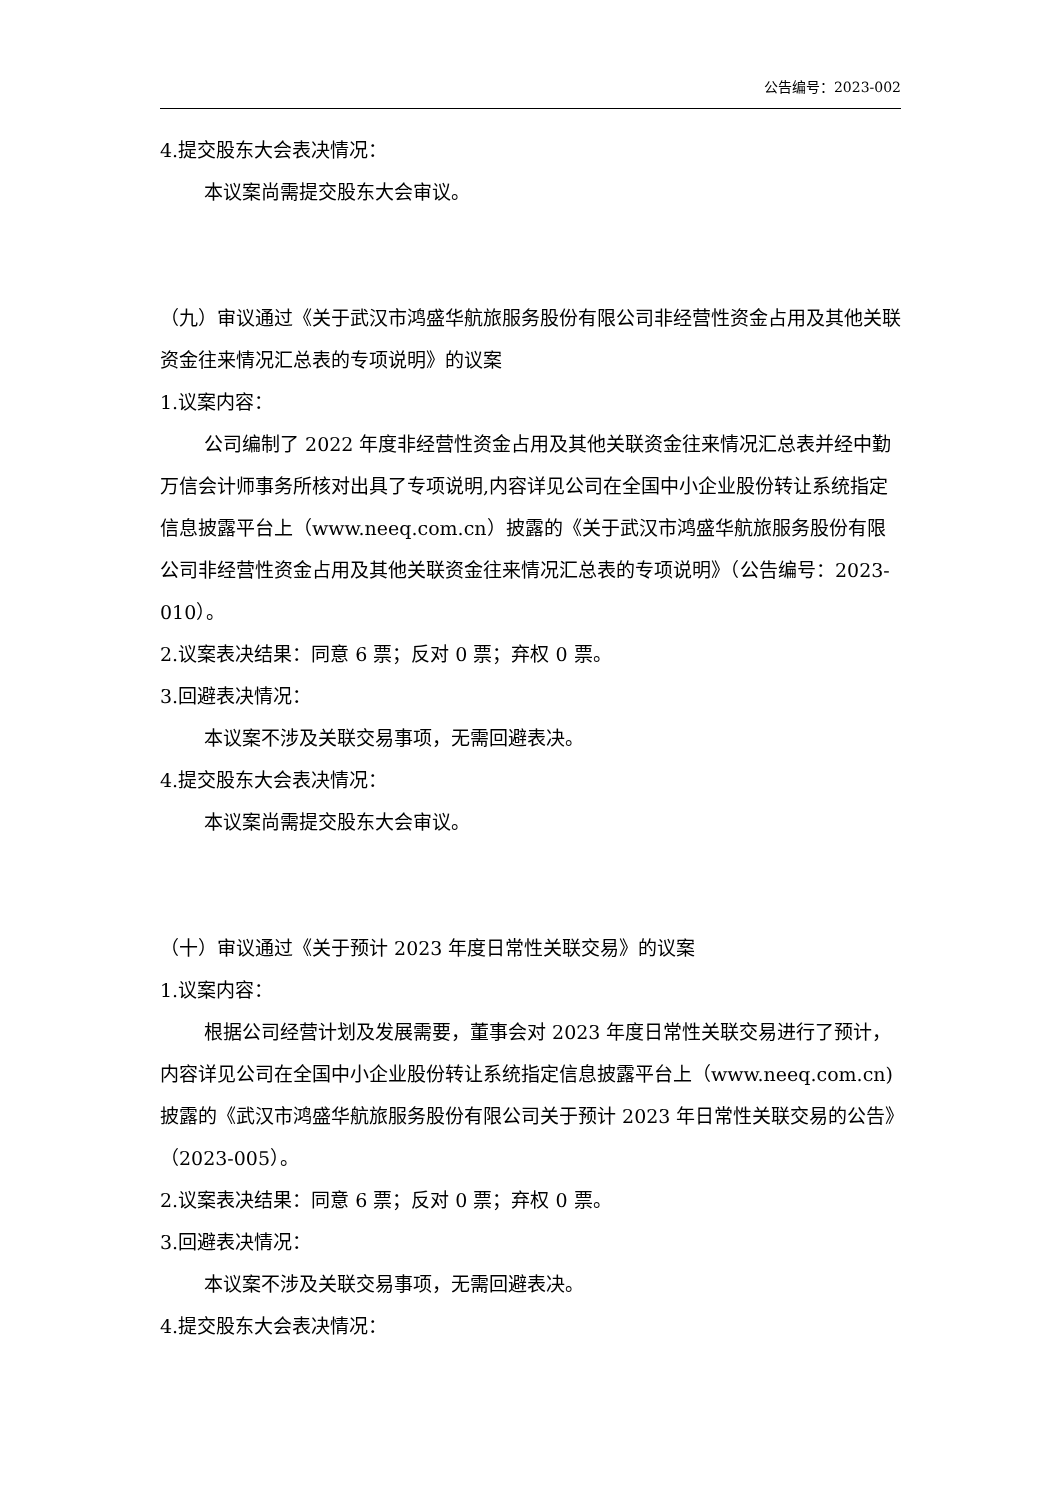公告编号：2023-002
4.提交股东大会表决情况：
本议案尚需提交股东大会审议。
（九）审议通过《关于武汉市鸿盛华航旅服务股份有限公司非经营性资金占用及其他关联资金往来情况汇总表的专项说明》的议案
1.议案内容：
公司编制了 2022 年度非经营性资金占用及其他关联资金往来情况汇总表并经中勤万信会计师事务所核对出具了专项说明,内容详见公司在全国中小企业股份转让系统指定信息披露平台上（www.neeq.com.cn）披露的《关于武汉市鸿盛华航旅服务股份有限公司非经营性资金占用及其他关联资金往来情况汇总表的专项说明》（公告编号：2023-010）。
2.议案表决结果：同意 6 票；反对 0 票；弃权 0 票。
3.回避表决情况：
本议案不涉及关联交易事项，无需回避表决。
4.提交股东大会表决情况：
本议案尚需提交股东大会审议。
（十）审议通过《关于预计 2023 年度日常性关联交易》的议案
1.议案内容：
根据公司经营计划及发展需要，董事会对 2023 年度日常性关联交易进行了预计，内容详见公司在全国中小企业股份转让系统指定信息披露平台上（www.neeq.com.cn)披露的《武汉市鸿盛华航旅服务股份有限公司关于预计 2023 年日常性关联交易的公告》（2023-005）。
2.议案表决结果：同意 6 票；反对 0 票；弃权 0 票。
3.回避表决情况：
本议案不涉及关联交易事项，无需回避表决。
4.提交股东大会表决情况：